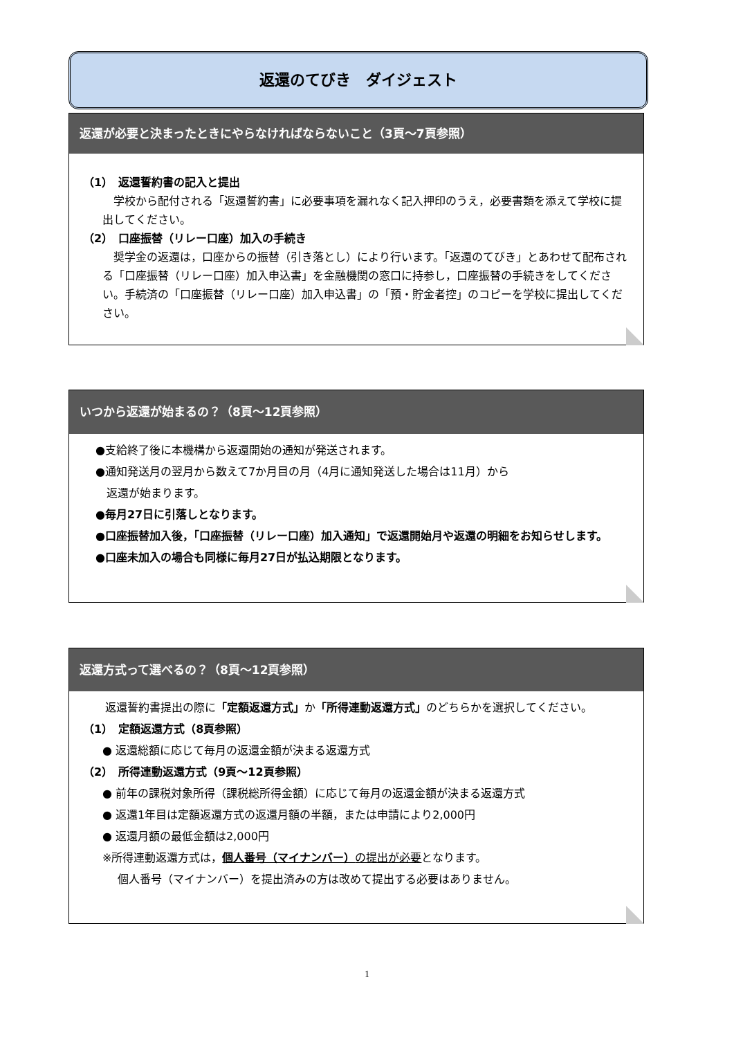返還のてびき　ダイジェスト
返還が必要と決まったときにやらなければならないこと（3頁～7頁参照）
（1）　返還誓約書の記入と提出
　学校から配付される「返還誓約書」に必要事項を漏れなく記入押印のうえ，必要書類を添えて学校に提出してください。
（2）　口座振替（リレー口座）加入の手続き
　奨学金の返還は，口座からの振替（引き落とし）により行います。「返還のてびき」とあわせて配布される「口座振替（リレー口座）加入申込書」を金融機関の窓口に持参し，口座振替の手続きをしてください。手続済の「口座振替（リレー口座）加入申込書」の「預・貯金者控」のコピーを学校に提出してください。
いつから返還が始まるの？（8頁～12頁参照）
●支給終了後に本機構から返還開始の通知が発送されます。
●通知発送月の翌月から数えて7か月目の月（4月に通知発送した場合は11月）から
　返還が始まります。
●毎月27日に引落しとなります。
●口座振替加入後，「口座振替（リレー口座）加入通知」で返還開始月や返還の明細をお知らせします。
●口座未加入の場合も同様に毎月27日が払込期限となります。
返還方式って選べるの？（8頁～12頁参照）
　　返還誓約書提出の際に「定額返還方式」か「所得連動返還方式」のどちらかを選択してください。
（1）　定額返還方式（8頁参照）
● 返還総額に応じて毎月の返還金額が決まる返還方式
（2）　所得連動返還方式（9頁～12頁参照）
● 前年の課税対象所得（課税総所得金額）に応じて毎月の返還金額が決まる返還方式
● 返還1年目は定額返還方式の返還月額の半額，または申請により2,000円
● 返還月額の最低金額は2,000円
※所得連動返還方式は，個人番号（マイナンバー）の提出が必要となります。
個人番号（マイナンバー）を提出済みの方は改めて提出する必要はありません。
1